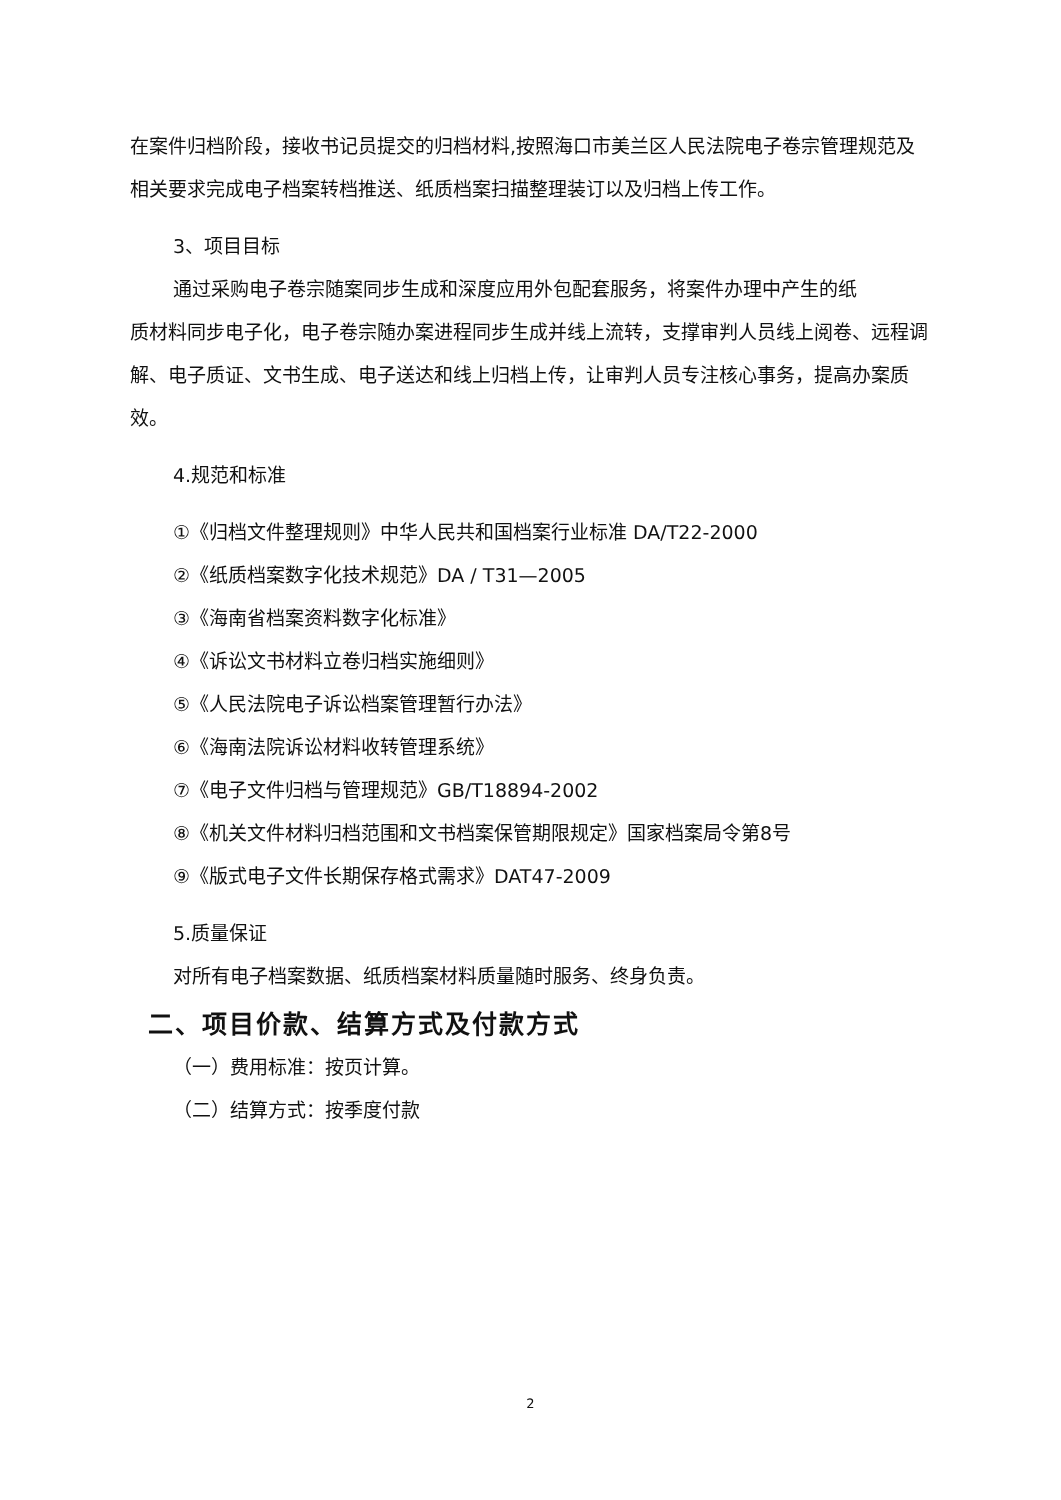在案件归档阶段，接收书记员提交的归档材料,按照海口市美兰区人民法院电子卷宗管理规范及相关要求完成电子档案转档推送、纸质档案扫描整理装订以及归档上传工作。
3、项目目标
通过采购电子卷宗随案同步生成和深度应用外包配套服务，将案件办理中产生的纸
质材料同步电子化，电子卷宗随办案进程同步生成并线上流转，支撑审判人员线上阅卷、远程调解、电子质证、文书生成、电子送达和线上归档上传，让审判人员专注核心事务，提高办案质效。
4.规范和标准
①《归档文件整理规则》中华人民共和国档案行业标准 DA/T22-2000
②《纸质档案数字化技术规范》DA / T31—2005
③《海南省档案资料数字化标准》
④《诉讼文书材料立卷归档实施细则》
⑤《人民法院电子诉讼档案管理暂行办法》
⑥《海南法院诉讼材料收转管理系统》
⑦《电子文件归档与管理规范》GB/T18894-2002
⑧《机关文件材料归档范围和文书档案保管期限规定》国家档案局令第8号
⑨《版式电子文件长期保存格式需求》DAT47-2009
5.质量保证
对所有电子档案数据、纸质档案材料质量随时服务、终身负责。
二、项目价款、结算方式及付款方式
（一）费用标准：按页计算。
（二）结算方式：按季度付款
2